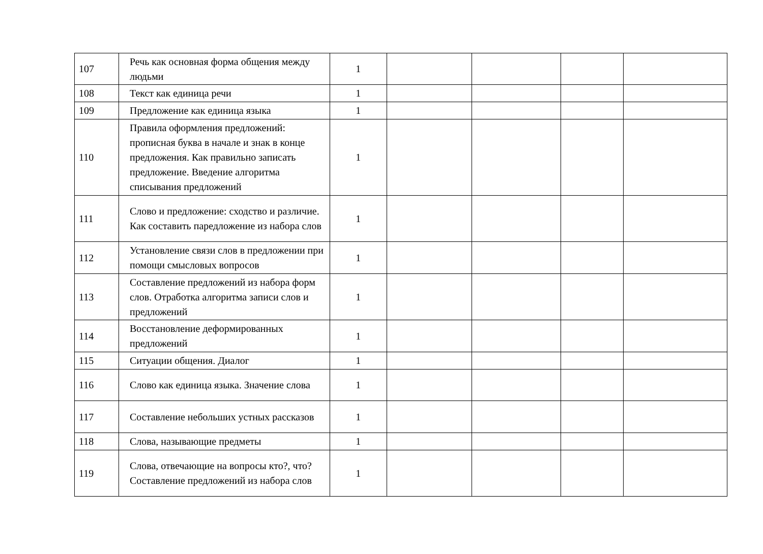| 107 | Речь как основная форма общения между людьми | 1 | | | | |
| 108 | Текст как единица речи | 1 | | | | |
| 109 | Предложение как единица языка | 1 | | | | |
| 110 | Правила оформления предложений: прописная буква в начале и знак в конце предложения. Как правильно записать предложение. Введение алгоритма списывания предложений | 1 | | | | |
| 111 | Слово и предложение: сходство и различие. Как составить паредложение из набора слов | 1 | | | | |
| 112 | Установление связи слов в предложении при помощи смысловых вопросов | 1 | | | | |
| 113 | Составление предложений из набора форм слов. Отработка алгоритма записи слов и предложений | 1 | | | | |
| 114 | Восстановление деформированных предложений | 1 | | | | |
| 115 | Ситуации общения. Диалог | 1 | | | | |
| 116 | Слово как единица языка. Значение слова | 1 | | | | |
| 117 | Составление небольших устных рассказов | 1 | | | | |
| 118 | Слова, называющие предметы | 1 | | | | |
| 119 | Слова, отвечающие на вопросы кто?, что? Составление предложений из набора слов | 1 | | | | |